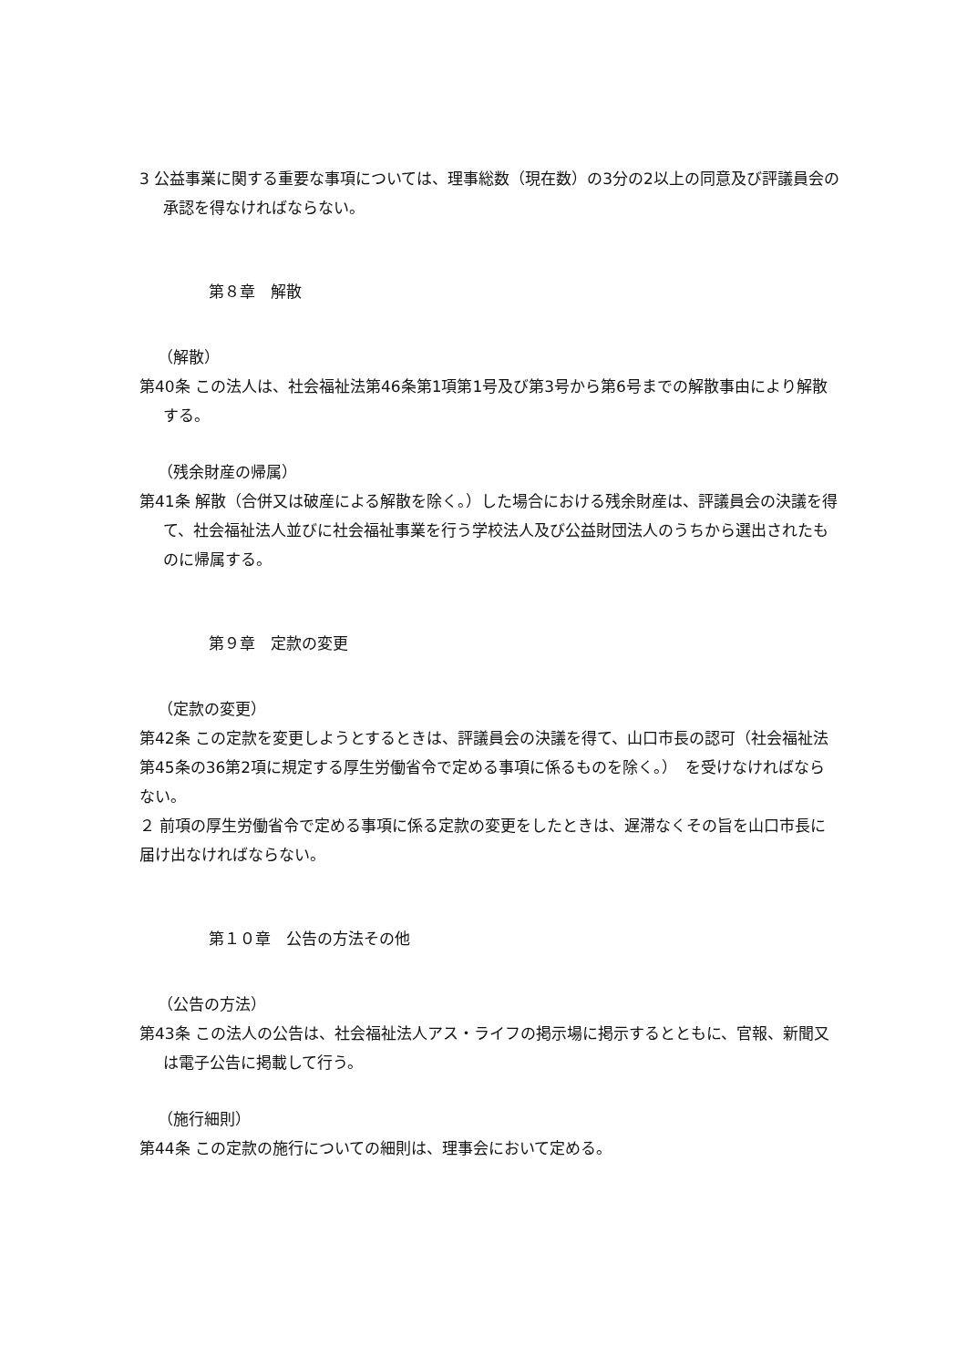3 公益事業に関する重要な事項については、理事総数（現在数）の3分の2以上の同意及び評議員会の承認を得なければならない。
第８章　解散
（解散）
第40条 この法人は、社会福祉法第46条第1項第1号及び第3号から第6号までの解散事由により解散する。
（残余財産の帰属）
第41条 解散（合併又は破産による解散を除く。）した場合における残余財産は、評議員会の決議を得て、社会福祉法人並びに社会福祉事業を行う学校法人及び公益財団法人のうちから選出されたものに帰属する。
第９章　定款の変更
（定款の変更）
第42条 この定款を変更しようとするときは、評議員会の決議を得て、山口市長の認可（社会福祉法第45条の36第2項に規定する厚生労働省令で定める事項に係るものを除く。）　を受けなければならない。
２ 前項の厚生労働省令で定める事項に係る定款の変更をしたときは、遅滞なくその旨を山口市長に届け出なければならない。
第１０章　公告の方法その他
（公告の方法）
第43条 この法人の公告は、社会福祉法人アス・ライフの掲示場に掲示するとともに、官報、新聞又は電子公告に掲載して行う。
（施行細則）
第44条 この定款の施行についての細則は、理事会において定める。